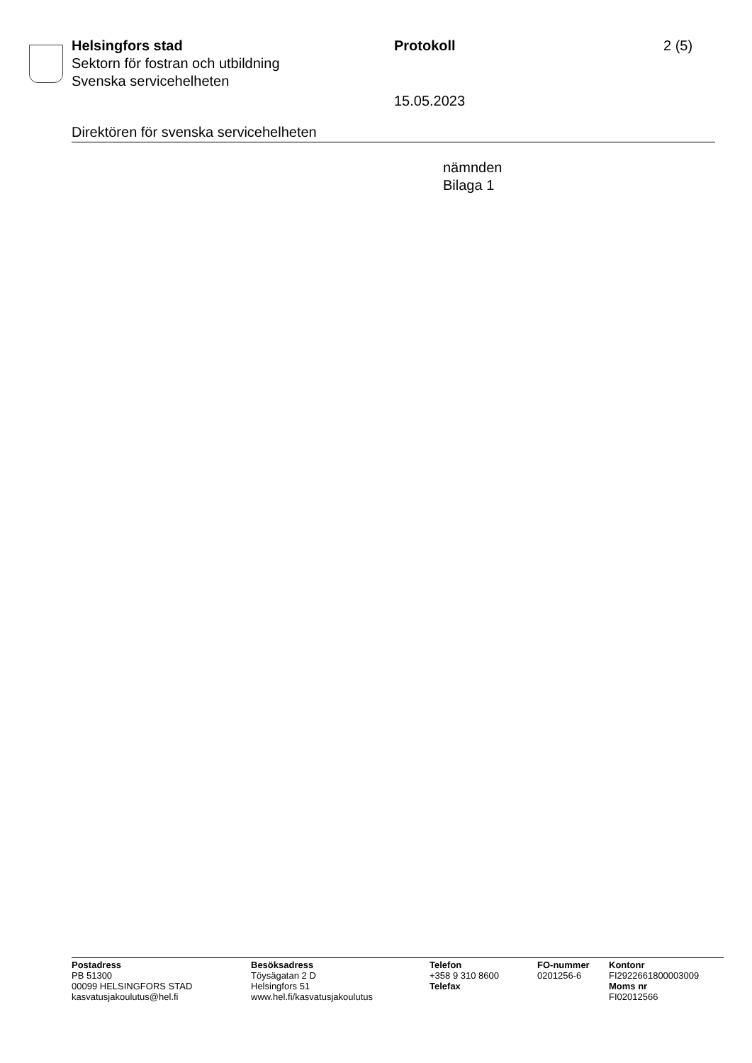Helsingfors stad
Sektorn för fostran och utbildning
Svenska servicehelheten
Protokoll
15.05.2023
2 (5)
Direktören för svenska servicehelheten
nämnden
Bilaga 1
Postadress
PB 51300
00099 HELSINGFORS STAD
kasvatusjakoulutus@hel.fi
Besöksadress
Töysägatan 2 D
Helsingfors 51
www.hel.fi/kasvatusjakoulutus
Telefon
+358 9 310 8600
Telefax
FO-nummer
0201256-6
Kontonr
FI2922661800003009
Moms nr
FI02012566